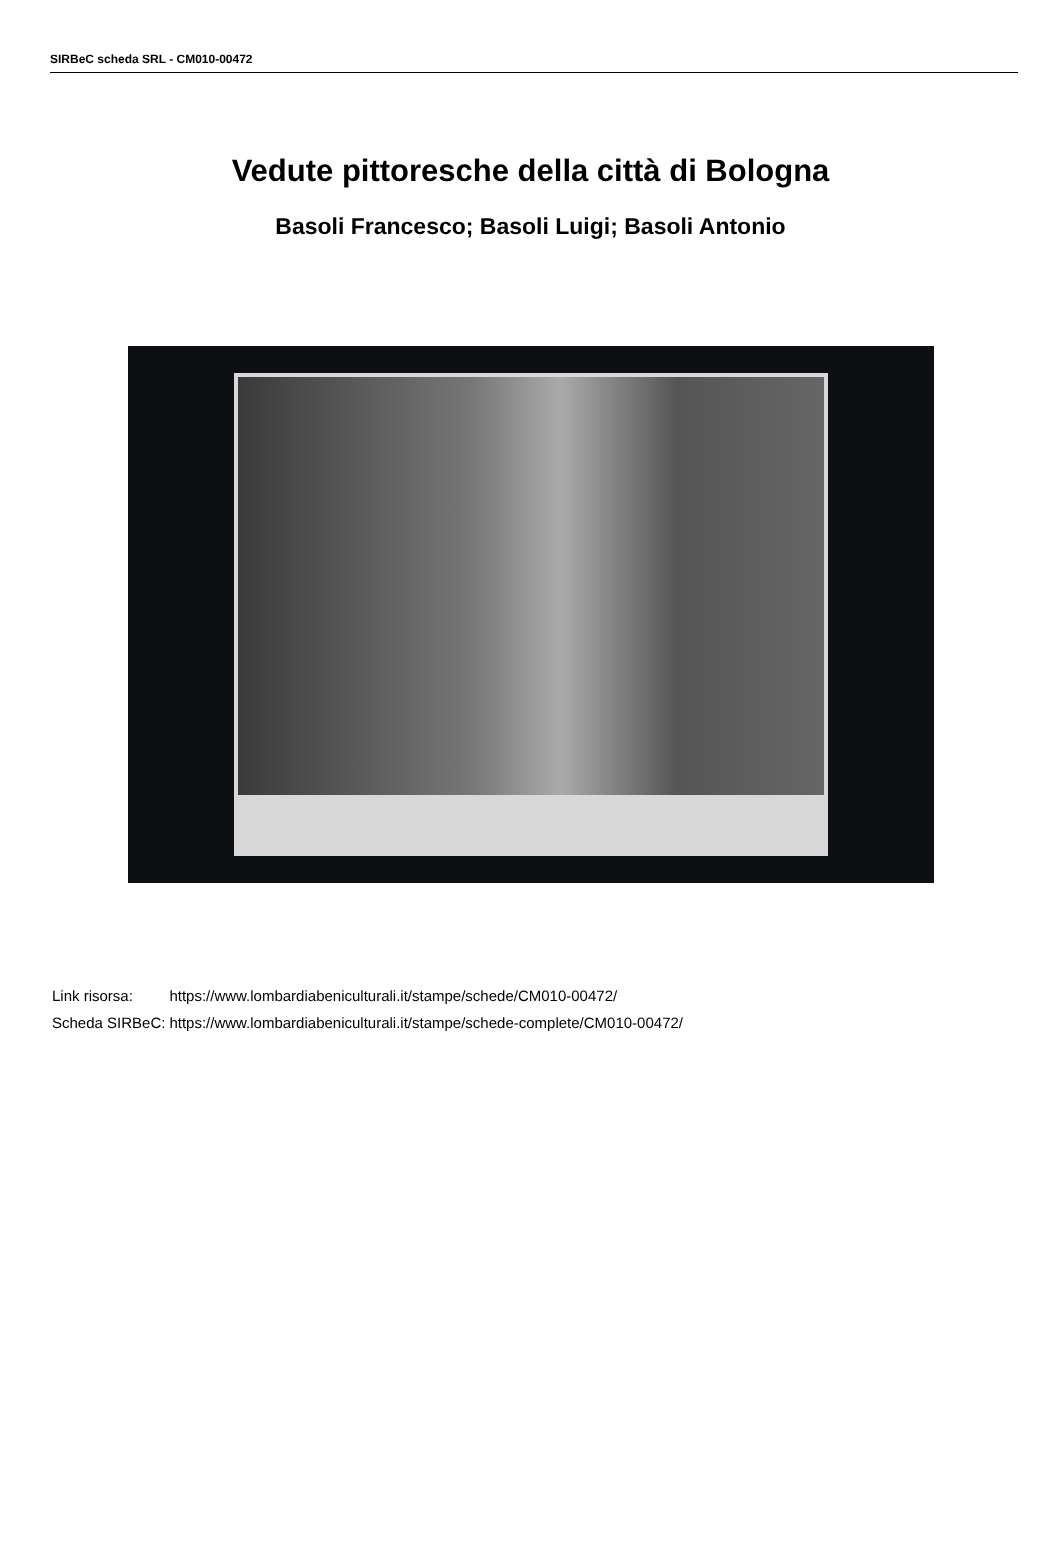SIRBeC scheda SRL - CM010-00472
Vedute pittoresche della città di Bologna
Basoli Francesco; Basoli Luigi; Basoli Antonio
| Link risorsa: | https://www.lombardiabeniculturali.it/stampe/schede/CM010-00472/ |
| Scheda SIRBeC: | https://www.lombardiabeniculturali.it/stampe/schede-complete/CM010-00472/ |